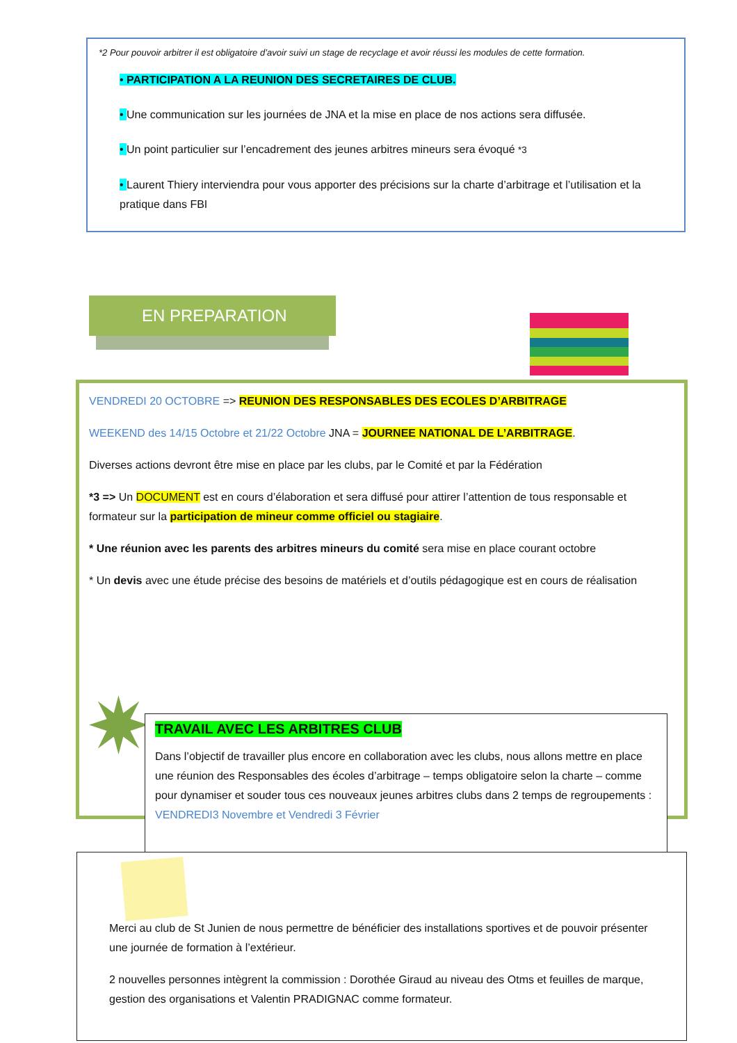*2 Pour pouvoir arbitrer il est obligatoire d’avoir suivi un stage de recyclage et avoir réussi les modules de cette formation.
• PARTICIPATION A LA REUNION DES SECRETAIRES DE CLUB.
• Une communication sur les journées de JNA et la mise en place de nos actions sera diffusée.
• Un point particulier sur l’encadrement des jeunes arbitres mineurs sera évoqué *3
• Laurent Thiery interviendra pour vous apporter des précisions sur la charte d’arbitrage et l’utilisation et la pratique dans FBI
EN PREPARATION
VENDREDI 20 OCTOBRE => REUNION DES RESPONSABLES DES ECOLES D’ARBITRAGE
WEEKEND des 14/15 Octobre et 21/22 Octobre JNA = JOURNEE NATIONAL DE L’ARBITRAGE.
Diverses actions devront être mise en place par les clubs, par le Comité et par la Fédération
*3 => Un DOCUMENT est en cours d’élaboration et sera diffusé pour attirer l’attention de tous responsable et formateur sur la participation de mineur comme officiel ou stagiaire.
* Une réunion avec les parents des arbitres mineurs du comité sera mise en place courant octobre
* Un devis avec une étude précise des besoins de matériels et d’outils pédagogique est en cours de réalisation
TRAVAIL AVEC LES ARBITRES CLUB
Dans l’objectif de travailler plus encore en collaboration avec les clubs, nous allons mettre en place une réunion des Responsables des écoles d’arbitrage – temps obligatoire selon la charte – comme pour dynamiser et souder tous ces nouveaux jeunes arbitres clubs dans 2 temps de regroupements : VENDREDI3 Novembre et Vendredi 3 Février
Merci au club de St Junien de nous permettre de bénéficier des installations sportives et de pouvoir présenter une journée de formation à l’extérieur.
2 nouvelles personnes intègrent la commission : Dorothée Giraud au niveau des Otms et feuilles de marque, gestion des organisations et Valentin PRADIGNAC comme formateur.